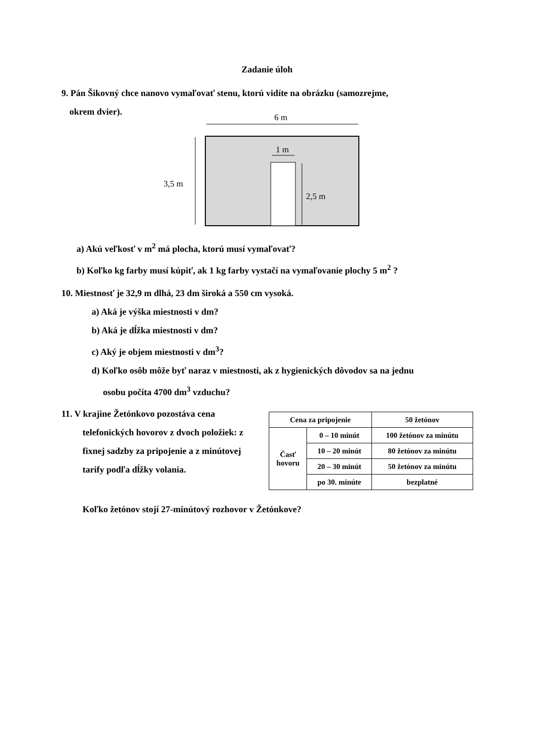Zadanie úloh
9. Pán Šikovný chce nanovo vymaľovať stenu, ktorú vidíte na obrázku (samozrejme,
okrem dvier).
6 m
3,5 m
1 m
2,5 m
a) Akú veľkosť v m<sup>2</sup> má plocha, ktorú musí vymaľovať?
b) Koľko kg farby musí kúpiť, ak 1 kg farby vystačí na vymaľovanie plochy 5 m<sup>2</sup> ?
10. Miestnosť je 32,9 m dlhá, 23 dm široká a 550 cm vysoká.
a) Aká je výška miestnosti v dm?
b) Aká je dĺžka miestnosti v dm?
c) Aký je objem miestnosti v dm<sup>3</sup>?
d) Koľko osôb môže byť naraz v miestnosti, ak z hygienických dôvodov sa na jednu
osobu počíta 4700 dm<sup>3</sup> vzduchu?
11. V krajine Žetónkovo pozostáva cena
telefonických hovorov z dvoch položiek: z fixnej sadzby za pripojenie a z minútovej tarify podľa dĺžky volania.
| Cena za pripojenie | | 50 žetónov |
| Časť hovoru | 0 – 10 minút | 100 žetónov za minútu |
| | 10 – 20 minút | 80 žetónov za minútu |
| | 20 – 30 minút | 50 žetónov za minútu |
| | po 30. minúte | bezplatné |
Koľko žetónov stojí 27-minútový rozhovor v Žetónkove?